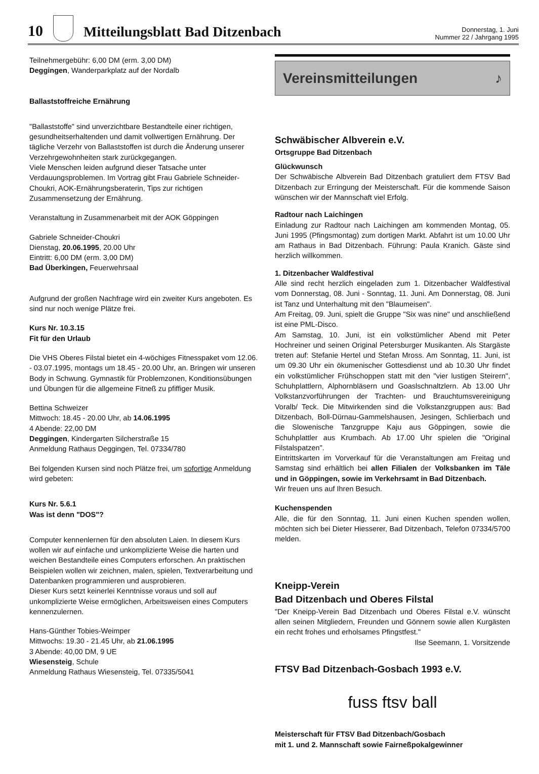10
Mitteilungsblatt Bad Ditzenbach
Donnerstag, 1. Juni
Nummer 22 / Jahrgang 1995
Teilnehmergebühr: 6,00 DM (erm. 3,00 DM)
Deggingen, Wanderparkplatz auf der Nordalb
Ballaststoffreiche Ernährung
"Ballaststoffe" sind unverzichtbare Bestandteile einer richtigen, gesundheitserhaltenden und damit vollwertigen Ernährung. Der tägliche Verzehr von Ballaststoffen ist durch die Änderung unserer Verzehrgewohnheiten stark zurückgegangen.
Viele Menschen leiden aufgrund dieser Tatsache unter Verdauungsproblemen. Im Vortrag gibt Frau Gabriele Schneider-Choukri, AOK-Ernährungsberaterin, Tips zur richtigen Zusammensetzung der Ernährung.
Veranstaltung in Zusammenarbeit mit der AOK Göppingen
Gabriele Schneider-Choukri
Dienstag, 20.06.1995, 20.00 Uhr
Eintritt: 6,00 DM (erm. 3,00 DM)
Bad Überkingen, Feuerwehrsaal
Aufgrund der großen Nachfrage wird ein zweiter Kurs angeboten. Es sind nur noch wenige Plätze frei.
Kurs Nr. 10.3.15
Fit für den Urlaub
Die VHS Oberes Filstal bietet ein 4-wöchiges Fitnesspaket vom 12.06. - 03.07.1995, montags um 18.45 - 20.00 Uhr, an. Bringen wir unseren Body in Schwung. Gymnastik für Problemzonen, Konditionsübungen und Übungen für die allgemeine Fitneß zu pfiffiger Musik.
Bettina Schweizer
Mittwoch: 18.45 - 20.00 Uhr, ab 14.06.1995
4 Abende: 22,00 DM
Deggingen, Kindergarten Silcherstraße 15
Anmeldung Rathaus Deggingen, Tel. 07334/780
Bei folgenden Kursen sind noch Plätze frei, um sofortige Anmeldung wird gebeten:
Kurs Nr. 5.6.1
Was ist denn "DOS"?
Computer kennenlernen für den absoluten Laien. In diesem Kurs wollen wir auf einfache und unkomplizierte Weise die harten und weichen Bestandteile eines Computers erforschen. An praktischen Beispielen wollen wir zeichnen, malen, spielen, Textverarbeitung und Datenbanken programmieren und ausprobieren.
Dieser Kurs setzt keinerlei Kenntnisse voraus und soll auf unkomplizierte Weise ermöglichen, Arbeitsweisen eines Computers kennenzulernen.
Hans-Günther Tobies-Weimper
Mittwochs: 19.30 - 21.45 Uhr, ab 21.06.1995
3 Abende: 40,00 DM, 9 UE
Wiesensteig, Schule
Anmeldung Rathaus Wiesensteig, Tel. 07335/5041
Vereinsmitteilungen ♪
Schwäbischer Albverein e.V.
Ortsgruppe Bad Ditzenbach
Glückwunsch
Der Schwäbische Albverein Bad Ditzenbach gratuliert dem FTSV Bad Ditzenbach zur Erringung der Meisterschaft. Für die kommende Saison wünschen wir der Mannschaft viel Erfolg.
Radtour nach Laichingen
Einladung zur Radtour nach Laichingen am kommenden Montag, 05. Juni 1995 (Pfingsmontag) zum dortigen Markt. Abfahrt ist um 10.00 Uhr am Rathaus in Bad Ditzenbach. Führung: Paula Kranich. Gäste sind herzlich willkommen.
1. Ditzenbacher Waldfestival
Alle sind recht herzlich eingeladen zum 1. Ditzenbacher Waldfestival vom Donnerstag, 08. Juni - Sonntag, 11. Juni. Am Donnerstag, 08. Juni ist Tanz und Unterhaltung mit den "Blaumeisen".
Am Freitag, 09. Juni, spielt die Gruppe "Six was nine" und anschließend ist eine PML-Disco.
Am Samstag, 10. Juni, ist ein volkstümlicher Abend mit Peter Hochreiner und seinen Original Petersburger Musikanten. Als Stargäste treten auf: Stefanie Hertel und Stefan Mross. Am Sonntag, 11. Juni, ist um 09.30 Uhr ein ökumenischer Gottesdienst und ab 10.30 Uhr findet ein volkstümlicher Frühschoppen statt mit den "vier lustigen Steirern", Schuhplattlern, Alphornbläsern und Goaslschnaltzlern. Ab 13.00 Uhr Volkstanzvorführungen der Trachten- und Brauchtumsvereinigung Voralb/ Teck. Die Mitwirkenden sind die Volkstanzgruppen aus: Bad Ditzenbach, Boll-Dürnau-Gammelshausen, Jesingen, Schlierbach und die Slowenische Tanzgruppe Kaju aus Göppingen, sowie die Schuhplattler aus Krumbach. Ab 17.00 Uhr spielen die "Original Filstalspatzen".
Eintrittskarten im Vorverkauf für die Veranstaltungen am Freitag und Samstag sind erhältlich bei allen Filialen der Volksbanken im Täle und in Göppingen, sowie im Verkehrsamt in Bad Ditzenbach.
Wir freuen uns auf Ihren Besuch.
Kuchenspenden
Alle, die für den Sonntag, 11. Juni einen Kuchen spenden wollen, möchten sich bei Dieter Hiesserer, Bad Ditzenbach, Telefon 07334/5700 melden.
Kneipp-Verein
Bad Ditzenbach und Oberes Filstal
"Der Kneipp-Verein Bad Ditzenbach und Oberes Filstal e.V. wünscht allen seinen Mitgliedern, Freunden und Gönnern sowie allen Kurgästen ein recht frohes und erholsames Pfingstfest."
Ilse Seemann, 1. Vorsitzende
FTSV Bad Ditzenbach-Gosbach 1993 e.V.
fuss ftsv ball
Meisterschaft für FTSV Bad Ditzenbach/Gosbach
mit 1. und 2. Mannschaft sowie Fairneßpokalgewinner